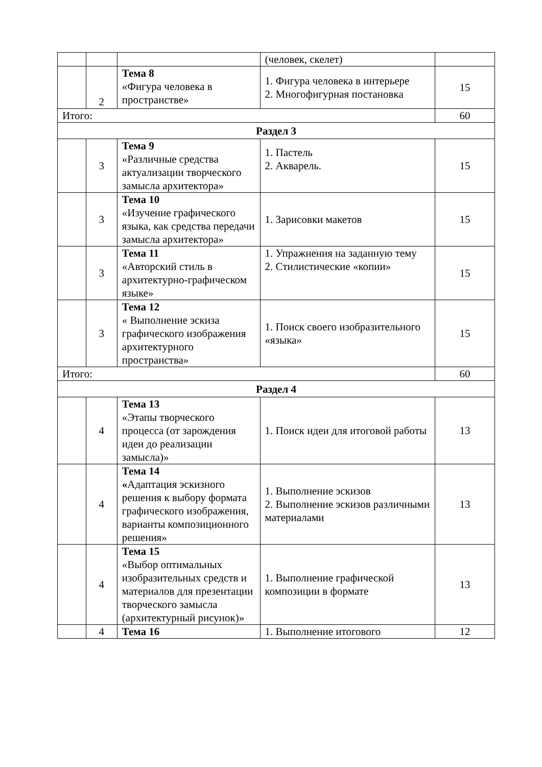| | | | (человек, скелет) | |
| | 2 | Тема 8 «Фигура человека в пространстве» | 1. Фигура человека в интерьере 2. Многофигурная постановка | 15 |
| Итого: | | | | 60 |
| Раздел 3 | | | | |
| | 3 | Тема 9 «Различные средства актуализации творческого замысла архитектора» | 1. Пастель 2. Акварель. | 15 |
| | 3 | Тема 10 «Изучение графического языка, как средства передачи замысла архитектора» | 1. Зарисовки макетов | 15 |
| | 3 | Тема 11 «Авторский стиль в архитектурно-графическом языке» | 1. Упражнения на заданную тему 2. Стилистические «копии» | 15 |
| | 3 | Тема 12 « Выполнение эскиза графического изображения архитектурного пространства» | 1. Поиск своего изобразительного «языка» | 15 |
| Итого: | | | | 60 |
| Раздел 4 | | | | |
| | 4 | Тема 13 «Этапы творческого процесса (от зарождения идеи до реализации замысла)» | 1. Поиск идеи для итоговой работы | 13 |
| | 4 | Тема 14 « Адаптация эскизного решения к выбору формата графического изображения, варианты композиционного решения» | 1. Выполнение эскизов 2. Выполнение эскизов различными материалами | 13 |
| | 4 | Тема 15 «Выбор оптимальных изобразительных средств и материалов для презентации творческого замысла (архитектурный рисунок)» | 1. Выполнение графической композиции в формате | 13 |
| | 4 | Тема 16 | 1. Выполнение итогового | 12 |